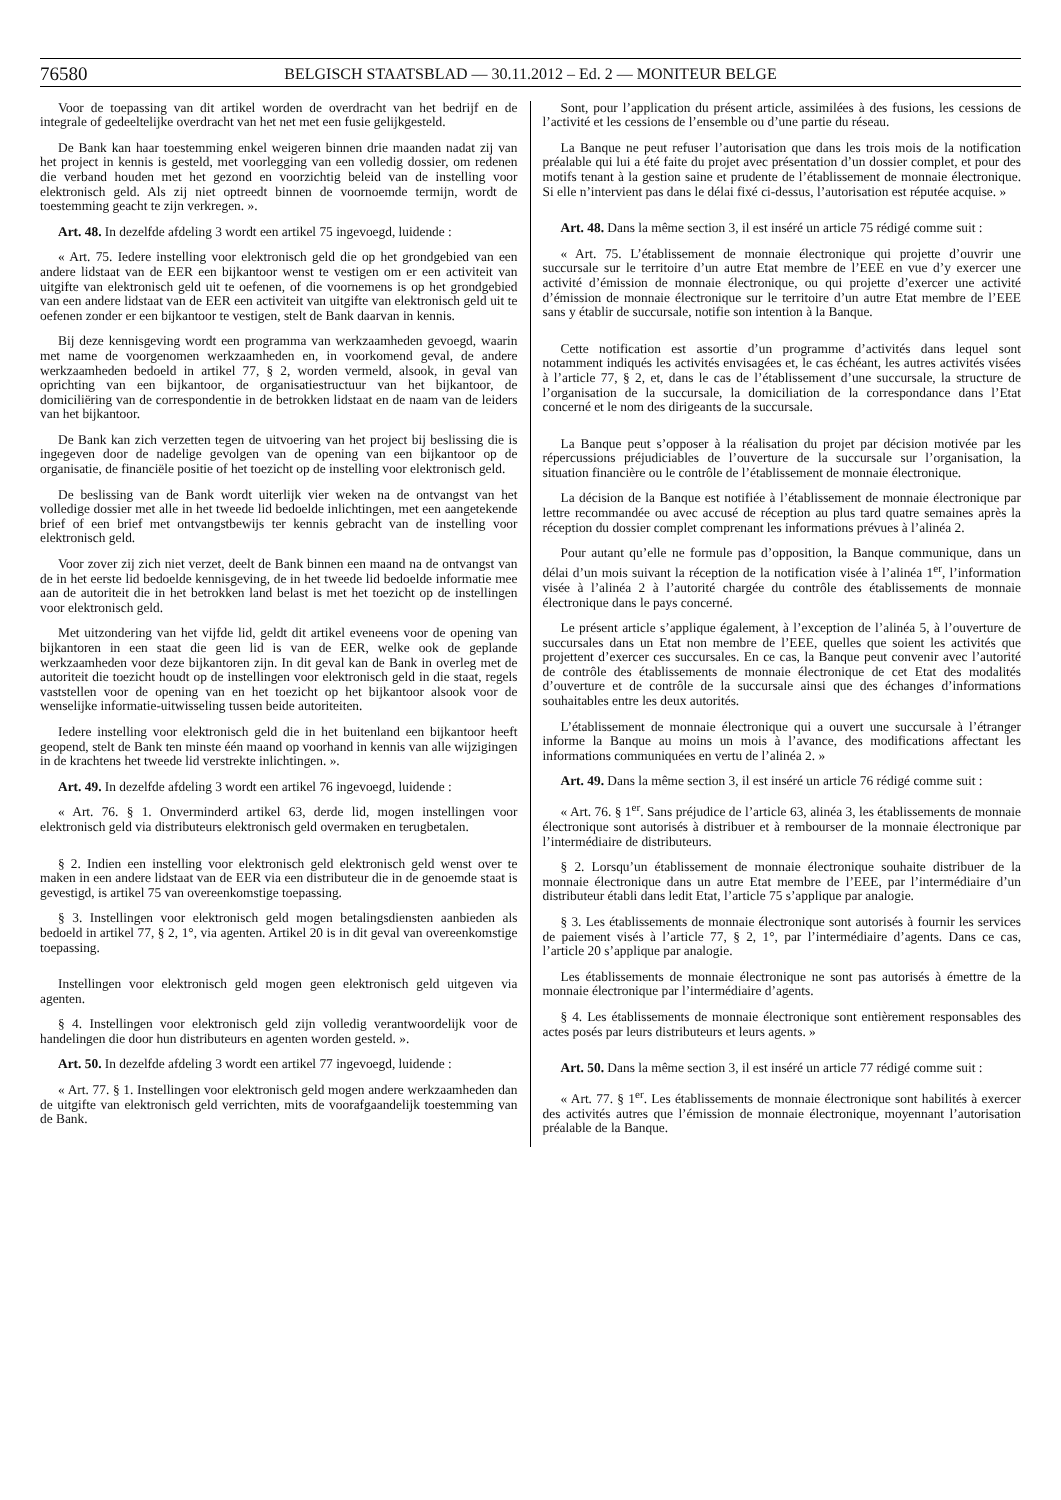76580
BELGISCH STAATSBLAD — 30.11.2012 – Ed. 2 — MONITEUR BELGE
Voor de toepassing van dit artikel worden de overdracht van het bedrijf en de integrale of gedeeltelijke overdracht van het net met een fusie gelijkgesteld.
De Bank kan haar toestemming enkel weigeren binnen drie maanden nadat zij van het project in kennis is gesteld, met voorlegging van een volledig dossier, om redenen die verband houden met het gezond en voorzichtig beleid van de instelling voor elektronisch geld. Als zij niet optreedt binnen de voornoemde termijn, wordt de toestemming geacht te zijn verkregen. ».
Art. 48. In dezelfde afdeling 3 wordt een artikel 75 ingevoegd, luidende :
« Art. 75. Iedere instelling voor elektronisch geld die op het grondgebied van een andere lidstaat van de EER een bijkantoor wenst te vestigen om er een activiteit van uitgifte van elektronisch geld uit te oefenen, of die voornemens is op het grondgebied van een andere lidstaat van de EER een activiteit van uitgifte van elektronisch geld uit te oefenen zonder er een bijkantoor te vestigen, stelt de Bank daarvan in kennis.
Bij deze kennisgeving wordt een programma van werkzaamheden gevoegd, waarin met name de voorgenomen werkzaamheden en, in voorkomend geval, de andere werkzaamheden bedoeld in artikel 77, § 2, worden vermeld, alsook, in geval van oprichting van een bijkantoor, de organisatiestructuur van het bijkantoor, de domiciliëring van de correspondentie in de betrokken lidstaat en de naam van de leiders van het bijkantoor.
De Bank kan zich verzetten tegen de uitvoering van het project bij beslissing die is ingegeven door de nadelige gevolgen van de opening van een bijkantoor op de organisatie, de financiële positie of het toezicht op de instelling voor elektronisch geld.
De beslissing van de Bank wordt uiterlijk vier weken na de ontvangst van het volledige dossier met alle in het tweede lid bedoelde inlichtingen, met een aangetekende brief of een brief met ontvangstbewijs ter kennis gebracht van de instelling voor elektronisch geld.
Voor zover zij zich niet verzet, deelt de Bank binnen een maand na de ontvangst van de in het eerste lid bedoelde kennisgeving, de in het tweede lid bedoelde informatie mee aan de autoriteit die in het betrokken land belast is met het toezicht op de instellingen voor elektronisch geld.
Met uitzondering van het vijfde lid, geldt dit artikel eveneens voor de opening van bijkantoren in een staat die geen lid is van de EER, welke ook de geplande werkzaamheden voor deze bijkantoren zijn. In dit geval kan de Bank in overleg met de autoriteit die toezicht houdt op de instellingen voor elektronisch geld in die staat, regels vaststellen voor de opening van en het toezicht op het bijkantoor alsook voor de wenselijke informatie-uitwisseling tussen beide autoriteiten.
Iedere instelling voor elektronisch geld die in het buitenland een bijkantoor heeft geopend, stelt de Bank ten minste één maand op voorhand in kennis van alle wijzigingen in de krachtens het tweede lid verstrekte inlichtingen. ».
Art. 49. In dezelfde afdeling 3 wordt een artikel 76 ingevoegd, luidende :
« Art. 76. § 1. Onverminderd artikel 63, derde lid, mogen instellingen voor elektronisch geld via distributeurs elektronisch geld overmaken en terugbetalen.
§ 2. Indien een instelling voor elektronisch geld elektronisch geld wenst over te maken in een andere lidstaat van de EER via een distributeur die in de genoemde staat is gevestigd, is artikel 75 van overeenkomstige toepassing.
§ 3. Instellingen voor elektronisch geld mogen betalingsdiensten aanbieden als bedoeld in artikel 77, § 2, 1°, via agenten. Artikel 20 is in dit geval van overeenkomstige toepassing.
Instellingen voor elektronisch geld mogen geen elektronisch geld uitgeven via agenten.
§ 4. Instellingen voor elektronisch geld zijn volledig verantwoordelijk voor de handelingen die door hun distributeurs en agenten worden gesteld. ».
Art. 50. In dezelfde afdeling 3 wordt een artikel 77 ingevoegd, luidende :
« Art. 77. § 1. Instellingen voor elektronisch geld mogen andere werkzaamheden dan de uitgifte van elektronisch geld verrichten, mits de voorafgaandelijk toestemming van de Bank.
Sont, pour l’application du présent article, assimilées à des fusions, les cessions de l’activité et les cessions de l’ensemble ou d’une partie du réseau.
La Banque ne peut refuser l’autorisation que dans les trois mois de la notification préalable qui lui a été faite du projet avec présentation d’un dossier complet, et pour des motifs tenant à la gestion saine et prudente de l’établissement de monnaie électronique. Si elle n’intervient pas dans le délai fixé ci-dessus, l’autorisation est réputée acquise. »
Art. 48. Dans la même section 3, il est inséré un article 75 rédigé comme suit :
« Art. 75. L’établissement de monnaie électronique qui projette d’ouvrir une succursale sur le territoire d’un autre Etat membre de l’EEE en vue d’y exercer une activité d’émission de monnaie électronique, ou qui projette d’exercer une activité d’émission de monnaie électronique sur le territoire d’un autre Etat membre de l’EEE sans y établir de succursale, notifie son intention à la Banque.
Cette notification est assortie d’un programme d’activités dans lequel sont notamment indiqués les activités envisagées et, le cas échéant, les autres activités visées à l’article 77, § 2, et, dans le cas de l’établissement d’une succursale, la structure de l’organisation de la succursale, la domiciliation de la correspondance dans l’Etat concerné et le nom des dirigeants de la succursale.
La Banque peut s’opposer à la réalisation du projet par décision motivée par les répercussions préjudiciables de l’ouverture de la succursale sur l’organisation, la situation financière ou le contrôle de l’établissement de monnaie électronique.
La décision de la Banque est notifiée à l’établissement de monnaie électronique par lettre recommandée ou avec accusé de réception au plus tard quatre semaines après la réception du dossier complet comprenant les informations prévues à l’alinéa 2.
Pour autant qu’elle ne formule pas d’opposition, la Banque communique, dans un délai d’un mois suivant la réception de la notification visée à l’alinéa 1<sup>er</sup>, l’information visée à l’alinéa 2 à l’autorité chargée du contrôle des établissements de monnaie électronique dans le pays concerné.
Le présent article s’applique également, à l’exception de l’alinéa 5, à l’ouverture de succursales dans un Etat non membre de l’EEE, quelles que soient les activités que projettent d’exercer ces succursales. En ce cas, la Banque peut convenir avec l’autorité de contrôle des établissements de monnaie électronique de cet Etat des modalités d’ouverture et de contrôle de la succursale ainsi que des échanges d’informations souhaitables entre les deux autorités.
L’établissement de monnaie électronique qui a ouvert une succursale à l’étranger informe la Banque au moins un mois à l’avance, des modifications affectant les informations communiquées en vertu de l’alinéa 2. »
Art. 49. Dans la même section 3, il est inséré un article 76 rédigé comme suit :
« Art. 76. § 1<sup>er</sup>. Sans préjudice de l’article 63, alinéa 3, les établissements de monnaie électronique sont autorisés à distribuer et à rembourser de la monnaie électronique par l’intermédiaire de distributeurs.
§ 2. Lorsqu’un établissement de monnaie électronique souhaite distribuer de la monnaie électronique dans un autre Etat membre de l’EEE, par l’intermédiaire d’un distributeur établi dans ledit Etat, l’article 75 s’applique par analogie.
§ 3. Les établissements de monnaie électronique sont autorisés à fournir les services de paiement visés à l’article 77, § 2, 1°, par l’intermédiaire d’agents. Dans ce cas, l’article 20 s’applique par analogie.
Les établissements de monnaie électronique ne sont pas autorisés à émettre de la monnaie électronique par l’intermédiaire d’agents.
§ 4. Les établissements de monnaie électronique sont entièrement responsables des actes posés par leurs distributeurs et leurs agents. »
Art. 50. Dans la même section 3, il est inséré un article 77 rédigé comme suit :
« Art. 77. § 1<sup>er</sup>. Les établissements de monnaie électronique sont habilités à exercer des activités autres que l’émission de monnaie électronique, moyennant l’autorisation préalable de la Banque.